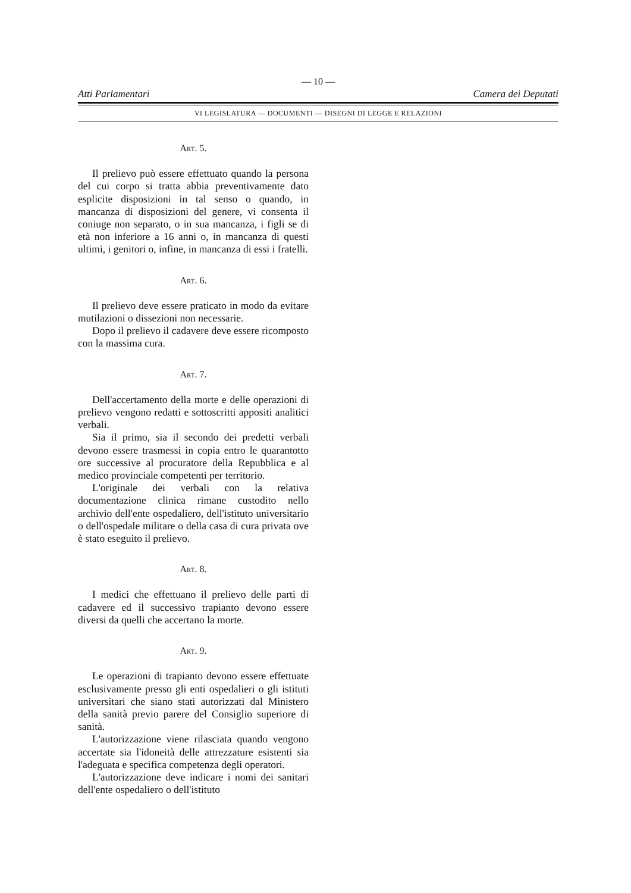— 10 —
Atti Parlamentari Camera dei Deputati
VI LEGISLATURA — DOCUMENTI — DISEGNI DI LEGGE E RELAZIONI
Art. 5.
Il prelievo può essere effettuato quando la persona del cui corpo si tratta abbia preventivamente dato esplicite disposizioni in tal senso o quando, in mancanza di disposizioni del genere, vi consenta il coniuge non separato, o in sua mancanza, i figli se di età non inferiore a 16 anni o, in mancanza di questi ultimi, i genitori o, infine, in mancanza di essi i fratelli.
Art. 6.
Il prelievo deve essere praticato in modo da evitare mutilazioni o dissezioni non necessarie.
Dopo il prelievo il cadavere deve essere ricomposto con la massima cura.
Art. 7.
Dell'accertamento della morte e delle operazioni di prelievo vengono redatti e sottoscritti appositi analitici verbali.
Sia il primo, sia il secondo dei predetti verbali devono essere trasmessi in copia entro le quarantotto ore successive al procuratore della Repubblica e al medico provinciale competenti per territorio.
L'originale dei verbali con la relativa documentazione clinica rimane custodito nello archivio dell'ente ospedaliero, dell'istituto universitario o dell'ospedale militare o della casa di cura privata ove è stato eseguito il prelievo.
Art. 8.
I medici che effettuano il prelievo delle parti di cadavere ed il successivo trapianto devono essere diversi da quelli che accertano la morte.
Art. 9.
Le operazioni di trapianto devono essere effettuate esclusivamente presso gli enti ospedalieri o gli istituti universitari che siano stati autorizzati dal Ministero della sanità previo parere del Consiglio superiore di sanità.
L'autorizzazione viene rilasciata quando vengono accertate sia l'idoneità delle attrezzature esistenti sia l'adeguata e specifica competenza degli operatori.
L'autorizzazione deve indicare i nomi dei sanitari dell'ente ospedaliero o dell'istituto